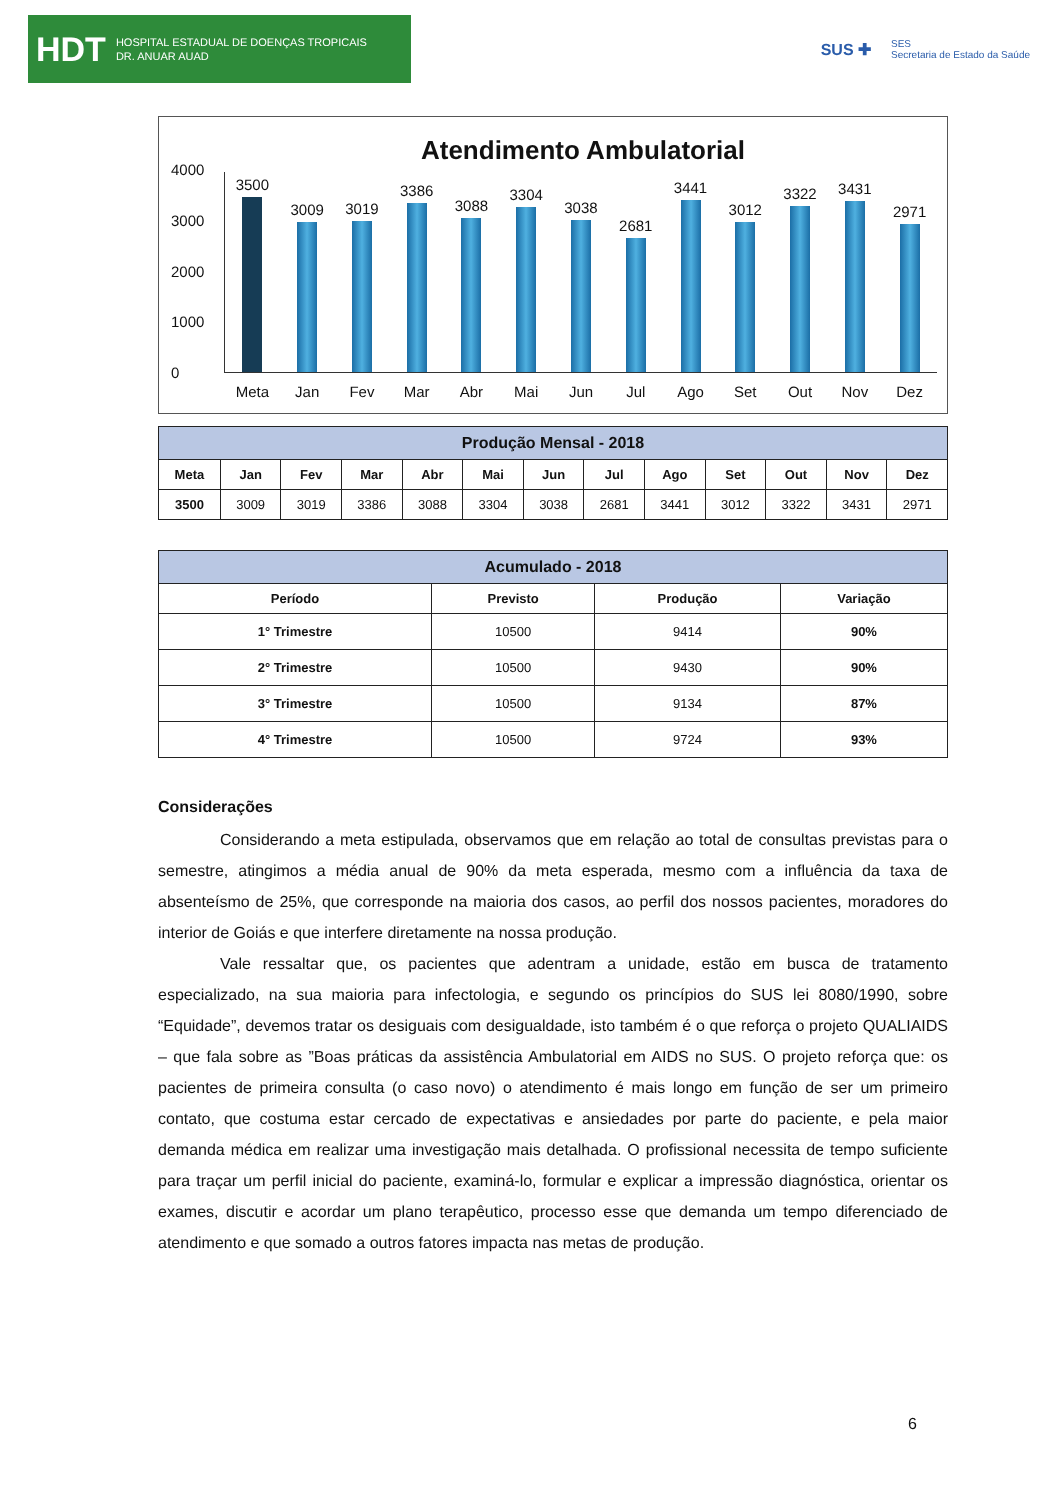HDT HOSPITAL ESTADUAL DE DOENÇAS TROPICAIS
DR. ANUAR AUAD
SUS ✚ SES
Secretaria de Estado da Saúde
Atendimento Ambulatorial
4000
3000
2000
1000
0
3500
Meta
3009
Jan
3019
Fev
3386
Mar
3088
Abr
3304
Mai
3038
Jun
2681
Jul
3441
Ago
3012
Set
3322
Out
3431
Nov
2971
Dez
| Produção Mensal - 2018 | | | | | | | | | | | | |
| --- | --- | --- | --- | --- | --- | --- | --- | --- | --- | --- | --- | --- |
| Meta | Jan | Fev | Mar | Abr | Mai | Jun | Jul | Ago | Set | Out | Nov | Dez |
| 3500 | 3009 | 3019 | 3386 | 3088 | 3304 | 3038 | 2681 | 3441 | 3012 | 3322 | 3431 | 2971 |
| Acumulado - 2018 | | | |
| --- | --- | --- | --- |
| Período | Previsto | Produção | Variação |
| 1° Trimestre | 10500 | 9414 | 90% |
| 2° Trimestre | 10500 | 9430 | 90% |
| 3° Trimestre | 10500 | 9134 | 87% |
| 4° Trimestre | 10500 | 9724 | 93% |
Considerações
Considerando a meta estipulada, observamos que em relação ao total de consultas previstas para o semestre, atingimos a média anual de 90% da meta esperada, mesmo com a influência da taxa de absenteísmo de 25%, que corresponde na maioria dos casos, ao perfil dos nossos pacientes, moradores do interior de Goiás e que interfere diretamente na nossa produção.
Vale ressaltar que, os pacientes que adentram a unidade, estão em busca de tratamento especializado, na sua maioria para infectologia, e segundo os princípios do SUS lei 8080/1990, sobre “Equidade”, devemos tratar os desiguais com desigualdade, isto também é o que reforça o projeto QUALIAIDS – que fala sobre as ”Boas práticas da assistência Ambulatorial em AIDS no SUS. O projeto reforça que: os pacientes de primeira consulta (o caso novo) o atendimento é mais longo em função de ser um primeiro contato, que costuma estar cercado de expectativas e ansiedades por parte do paciente, e pela maior demanda médica em realizar uma investigação mais detalhada. O profissional necessita de tempo suficiente para traçar um perfil inicial do paciente, examiná-lo, formular e explicar a impressão diagnóstica, orientar os exames, discutir e acordar um plano terapêutico, processo esse que demanda um tempo diferenciado de atendimento e que somado a outros fatores impacta nas metas de produção.
6